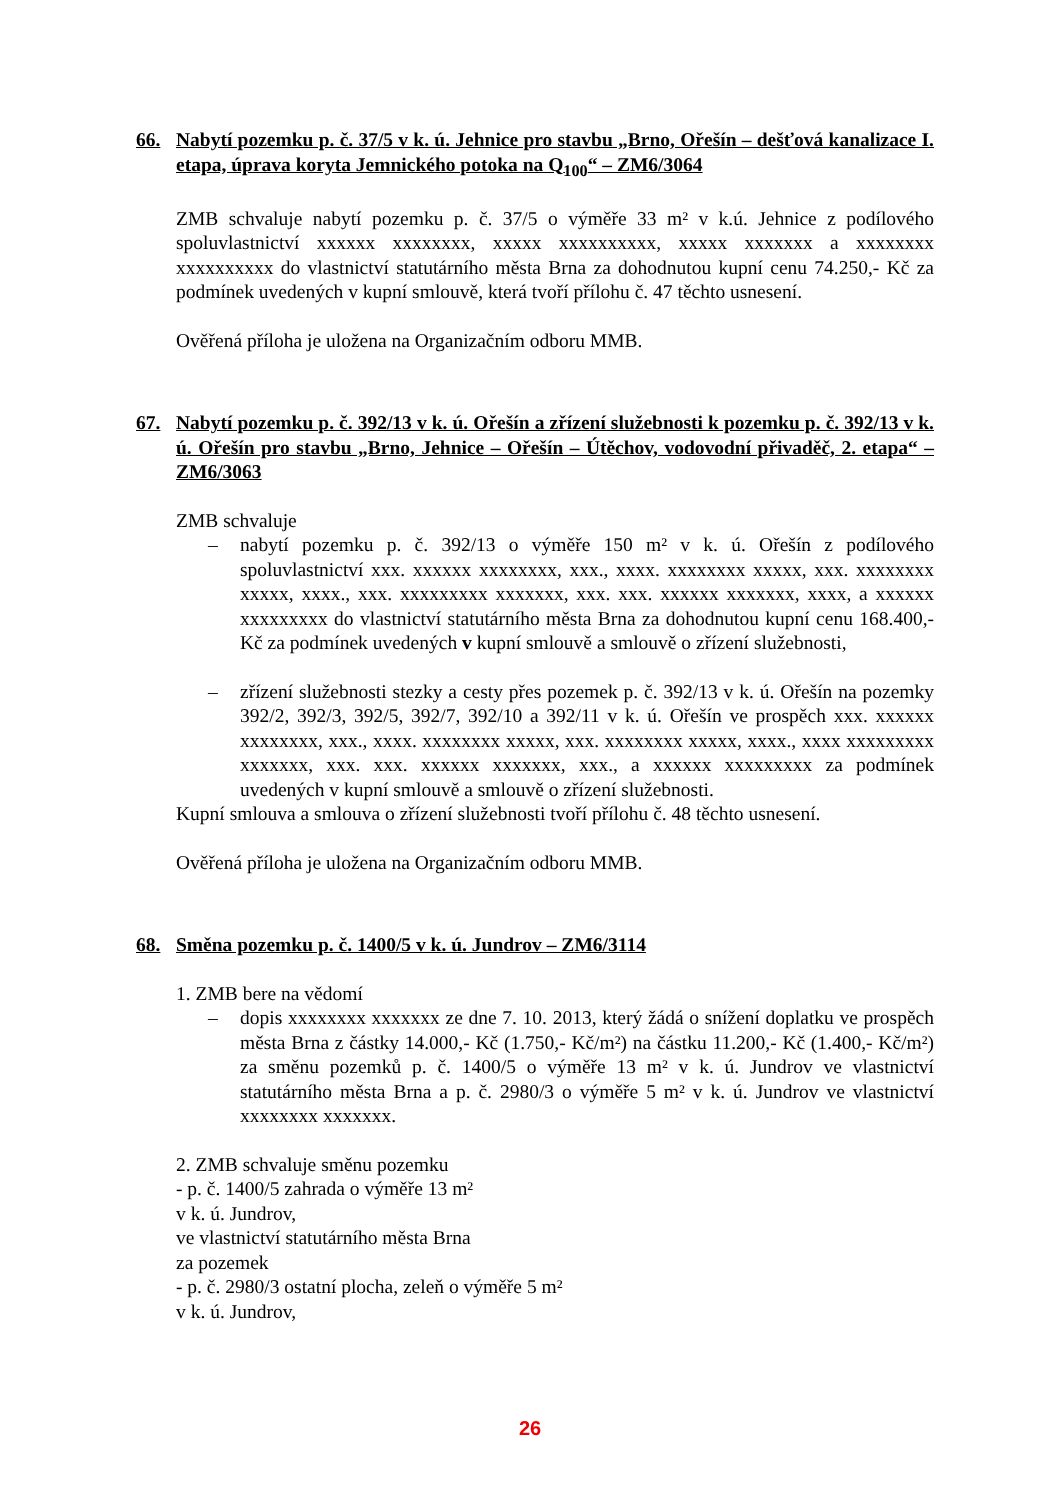66. Nabytí pozemku p. č. 37/5 v k. ú. Jehnice pro stavbu „Brno, Ořešín – dešťová kanalizace I. etapa, úprava koryta Jemnického potoka na Q<sub>100</sub>“ – ZM6/3064
ZMB schvaluje nabytí pozemku p. č. 37/5 o výměře 33 m² v k.ú. Jehnice z podílového spoluvlastnictví xxxxxx xxxxxxxx, xxxxx xxxxxxxxxx, xxxxx xxxxxxx a xxxxxxxx xxxxxxxxxx do vlastnictví statutárního města Brna za dohodnutou kupní cenu 74.250,- Kč za podmínek uvedených v kupní smlouvě, která tvoří přílohu č. 47 těchto usnesení.
Ověřená příloha je uložena na Organizačním odboru MMB.
67. Nabytí pozemku p. č. 392/13 v k. ú. Ořešín a zřízení služebnosti k pozemku p. č. 392/13 v k. ú. Ořešín pro stavbu „Brno, Jehnice – Ořešín – Útěchov, vodovodní přivaděč, 2. etapa“ – ZM6/3063
ZMB schvaluje
– nabytí pozemku p. č. 392/13 o výměře 150 m² v k. ú. Ořešín z podílového spoluvlastnictví xxx. xxxxxx xxxxxxxx, xxx., xxxx. xxxxxxxx xxxxx, xxx. xxxxxxxx xxxxx, xxxx., xxx. xxxxxxxxx xxxxxxx, xxx. xxx. xxxxxx xxxxxxx, xxxx, a xxxxxx xxxxxxxxx do vlastnictví statutárního města Brna za dohodnutou kupní cenu 168.400,- Kč za podmínek uvedených v kupní smlouvě a smlouvě o zřízení služebnosti,
– zřízení služebnosti stezky a cesty přes pozemek p. č. 392/13 v k. ú. Ořešín na pozemky 392/2, 392/3, 392/5, 392/7, 392/10 a 392/11 v k. ú. Ořešín ve prospěch xxx. xxxxxx xxxxxxxx, xxx., xxxx. xxxxxxxx xxxxx, xxx. xxxxxxxx xxxxx, xxxx., xxxx xxxxxxxxx xxxxxxx, xxx. xxx. xxxxxx xxxxxxx, xxx., a xxxxxx xxxxxxxxx za podmínek uvedených v kupní smlouvě a smlouvě o zřízení služebnosti.
Kupní smlouva a smlouva o zřízení služebnosti tvoří přílohu č. 48 těchto usnesení.
Ověřená příloha je uložena na Organizačním odboru MMB.
68. Směna pozemku p. č. 1400/5 v k. ú. Jundrov – ZM6/3114
1. ZMB bere na vědomí
– dopis xxxxxxxx xxxxxxx ze dne 7. 10. 2013, který žádá o snížení doplatku ve prospěch města Brna z částky 14.000,- Kč (1.750,- Kč/m²) na částku 11.200,- Kč (1.400,- Kč/m²) za směnu pozemků p. č. 1400/5 o výměře 13 m² v k. ú. Jundrov ve vlastnictví statutárního města Brna a p. č. 2980/3 o výměře 5 m² v k. ú. Jundrov ve vlastnictví xxxxxxxx xxxxxxx.
2. ZMB schvaluje směnu pozemku
- p. č. 1400/5 zahrada o výměře 13 m²
v k. ú. Jundrov,
ve vlastnictví statutárního města Brna
za pozemek
- p. č. 2980/3 ostatní plocha, zeleň o výměře 5 m²
v k. ú. Jundrov,
26